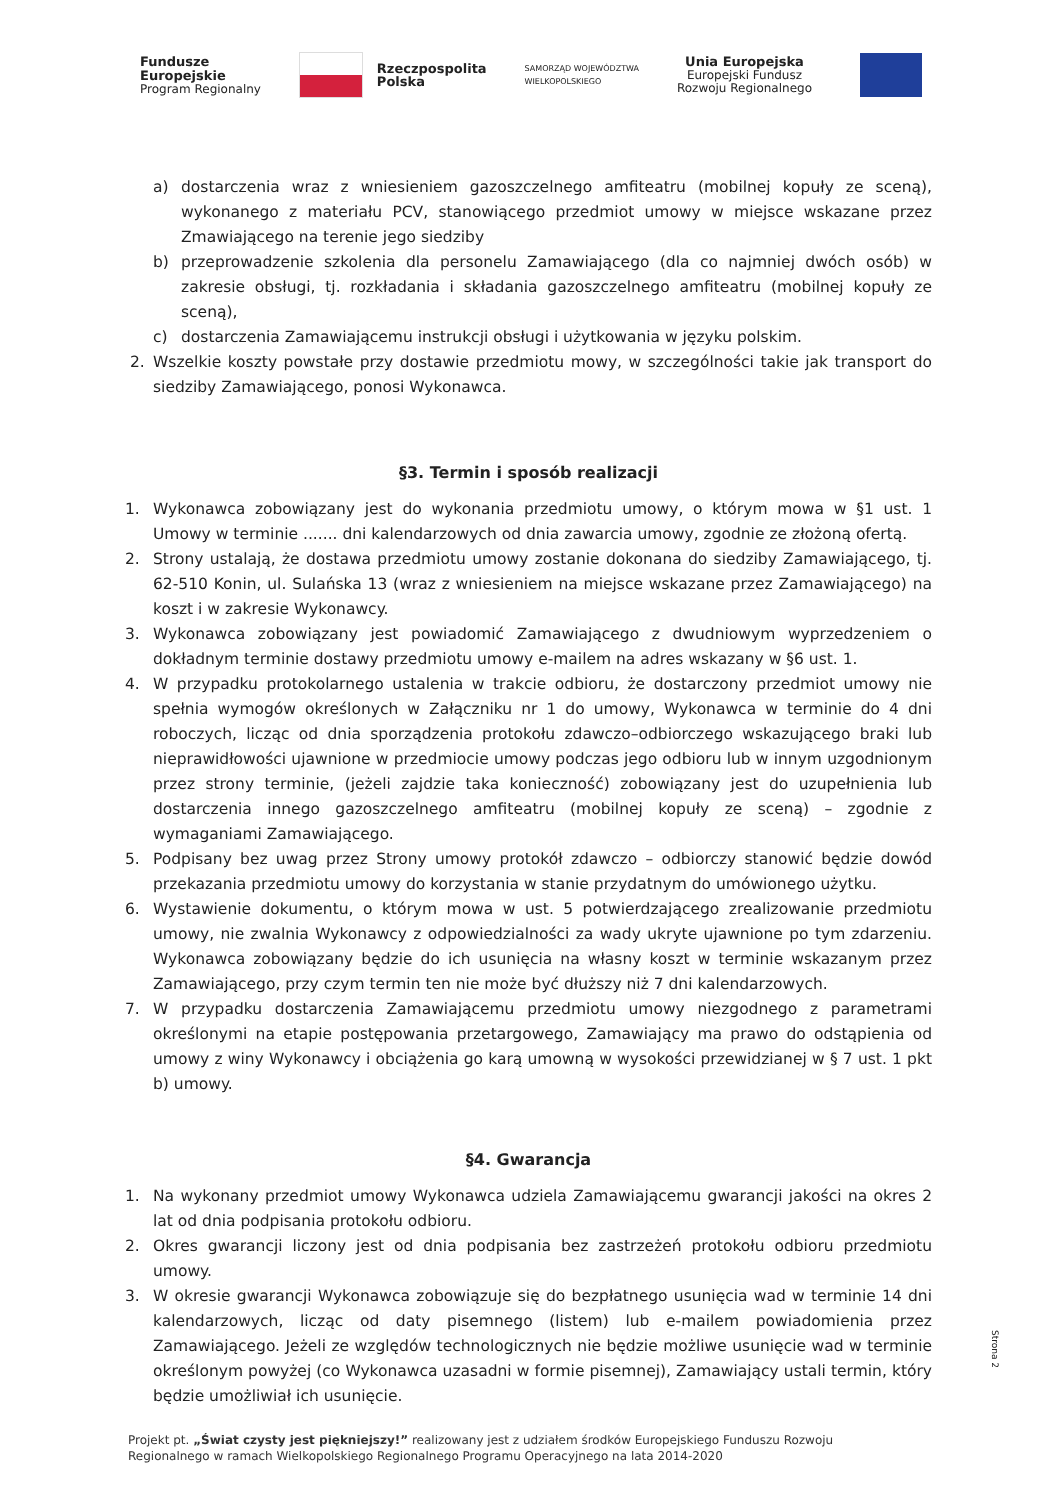Fundusze
Europejskie
Program Regionalny
Rzeczpospolita
Polska
SAMORZĄD WOJEWÓDZTWA
WIELKOPOLSKIEGO
Unia Europejska
Europejski Fundusz
Rozwoju Regionalnego
a) dostarczenia wraz z wniesieniem gazoszczelnego amfiteatru (mobilnej kopuły ze sceną), wykonanego z materiału PCV, stanowiącego przedmiot umowy w miejsce wskazane przez Zmawiającego na terenie jego siedziby
b) przeprowadzenie szkolenia dla personelu Zamawiającego (dla co najmniej dwóch osób) w zakresie obsługi, tj. rozkładania i składania gazoszczelnego amfiteatru (mobilnej kopuły ze sceną),
c) dostarczenia Zamawiającemu instrukcji obsługi i użytkowania w języku polskim.
2. Wszelkie koszty powstałe przy dostawie przedmiotu mowy, w szczególności takie jak transport do siedziby Zamawiającego, ponosi Wykonawca.
§3. Termin i sposób realizacji
1. Wykonawca zobowiązany jest do wykonania przedmiotu umowy, o którym mowa w §1 ust. 1 Umowy w terminie ....... dni kalendarzowych od dnia zawarcia umowy, zgodnie ze złożoną ofertą.
2. Strony ustalają, że dostawa przedmiotu umowy zostanie dokonana do siedziby Zamawiającego, tj. 62-510 Konin, ul. Sulańska 13 (wraz z wniesieniem na miejsce wskazane przez Zamawiającego) na koszt i w zakresie Wykonawcy.
3. Wykonawca zobowiązany jest powiadomić Zamawiającego z dwudniowym wyprzedzeniem o dokładnym terminie dostawy przedmiotu umowy e-mailem na adres wskazany w §6 ust. 1.
4. W przypadku protokolarnego ustalenia w trakcie odbioru, że dostarczony przedmiot umowy nie spełnia wymogów określonych w Załączniku nr 1 do umowy, Wykonawca w terminie do 4 dni roboczych, licząc od dnia sporządzenia protokołu zdawczo–odbiorczego wskazującego braki lub nieprawidłowości ujawnione w przedmiocie umowy podczas jego odbioru lub w innym uzgodnionym przez strony terminie, (jeżeli zajdzie taka konieczność) zobowiązany jest do uzupełnienia lub dostarczenia innego gazoszczelnego amfiteatru (mobilnej kopuły ze sceną) – zgodnie z wymaganiami Zamawiającego.
5. Podpisany bez uwag przez Strony umowy protokół zdawczo – odbiorczy stanowić będzie dowód przekazania przedmiotu umowy do korzystania w stanie przydatnym do umówionego użytku.
6. Wystawienie dokumentu, o którym mowa w ust. 5 potwierdzającego zrealizowanie przedmiotu umowy, nie zwalnia Wykonawcy z odpowiedzialności za wady ukryte ujawnione po tym zdarzeniu. Wykonawca zobowiązany będzie do ich usunięcia na własny koszt w terminie wskazanym przez Zamawiającego, przy czym termin ten nie może być dłuższy niż 7 dni kalendarzowych.
7. W przypadku dostarczenia Zamawiającemu przedmiotu umowy niezgodnego z parametrami określonymi na etapie postępowania przetargowego, Zamawiający ma prawo do odstąpienia od umowy z winy Wykonawcy i obciążenia go karą umowną w wysokości przewidzianej w § 7 ust. 1 pkt b) umowy.
§4. Gwarancja
1. Na wykonany przedmiot umowy Wykonawca udziela Zamawiającemu gwarancji jakości na okres 2 lat od dnia podpisania protokołu odbioru.
2. Okres gwarancji liczony jest od dnia podpisania bez zastrzeżeń protokołu odbioru przedmiotu umowy.
3. W okresie gwarancji Wykonawca zobowiązuje się do bezpłatnego usunięcia wad w terminie 14 dni kalendarzowych, licząc od daty pisemnego (listem) lub e-mailem powiadomienia przez Zamawiającego. Jeżeli ze względów technologicznych nie będzie możliwe usunięcie wad w terminie określonym powyżej (co Wykonawca uzasadni w formie pisemnej), Zamawiający ustali termin, który będzie umożliwiał ich usunięcie.
Strona 2
Projekt pt. „Świat czysty jest piękniejszy!” realizowany jest z udziałem środków Europejskiego Funduszu Rozwoju
Regionalnego w ramach Wielkopolskiego Regionalnego Programu Operacyjnego na lata 2014-2020